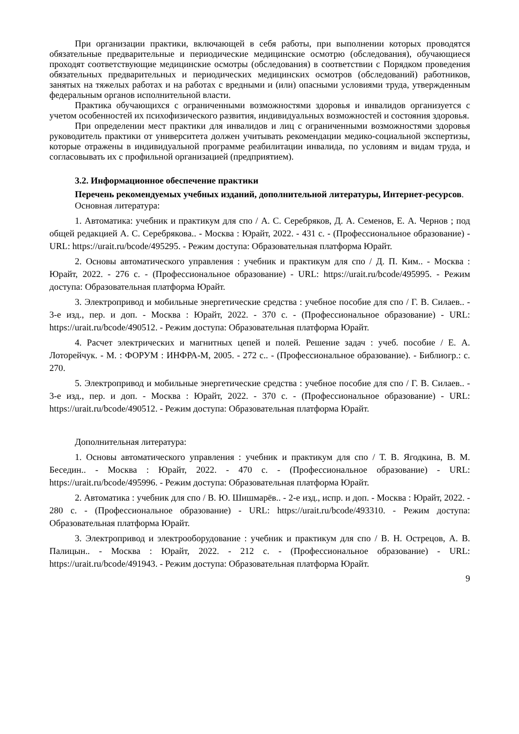При организации практики, включающей в себя работы, при выполнении которых проводятся обязательные предварительные и периодические медицинские осмотрю (обследования), обучающиеся проходят соответствующие медицинские осмотры (обследования) в соответствии с Порядком проведения обязательных предварительных и периодических медицинских осмотров (обследований) работников, занятых на тяжелых работах и на работах с вредными и (или) опасными условиями труда, утвержденным федеральным органов исполнительной власти.
Практика обучающихся с ограниченными возможностями здоровья и инвалидов организуется с учетом особенностей их психофизического развития, индивидуальных возможностей и состояния здоровья.
При определении мест практики для инвалидов и лиц с ограниченными возможностями здоровья руководитель практики от университета должен учитывать рекомендации медико-социальной экспертизы, которые отражены в индивидуальной программе реабилитации инвалида, по условиям и видам труда, и согласовывать их с профильной организацией (предприятием).
3.2. Информационное обеспечение практики
Перечень рекомендуемых учебных изданий, дополнительной литературы, Интернет-ресурсов.
Основная литература:
1. Автоматика: учебник и практикум для спо / А. С. Серебряков, Д. А. Семенов, Е. А. Чернов ; под общей редакцией А. С. Серебрякова.. - Москва : Юрайт, 2022. - 431 с. - (Профессиональное образование) - URL: https://urait.ru/bcode/495295. - Режим доступа: Образовательная платформа Юрайт.
2. Основы автоматического управления : учебник и практикум для спо / Д. П. Ким.. - Москва : Юрайт, 2022. - 276 с. - (Профессиональное образование) - URL: https://urait.ru/bcode/495995. - Режим доступа: Образовательная платформа Юрайт.
3. Электропривод и мобильные энергетические средства : учебное пособие для спо / Г. В. Силаев.. - 3-е изд., пер. и доп. - Москва : Юрайт, 2022. - 370 с. - (Профессиональное образование) - URL: https://urait.ru/bcode/490512. - Режим доступа: Образовательная платформа Юрайт.
4. Расчет электрических и магнитных цепей и полей. Решение задач : учеб. пособие / Е. А. Лоторейчук. - М. : ФОРУМ : ИНФРА-М, 2005. - 272 с.. - (Профессиональное образование). - Библиогр.: с. 270.
5. Электропривод и мобильные энергетические средства : учебное пособие для спо / Г. В. Силаев.. - 3-е изд., пер. и доп. - Москва : Юрайт, 2022. - 370 с. - (Профессиональное образование) - URL: https://urait.ru/bcode/490512. - Режим доступа: Образовательная платформа Юрайт.
Дополнительная литература:
1. Основы автоматического управления : учебник и практикум для спо / Т. В. Ягодкина, В. М. Беседин.. - Москва : Юрайт, 2022. - 470 с. - (Профессиональное образование) - URL: https://urait.ru/bcode/495996. - Режим доступа: Образовательная платформа Юрайт.
2. Автоматика : учебник для спо / В. Ю. Шишмарёв.. - 2-е изд., испр. и доп. - Москва : Юрайт, 2022. - 280 с. - (Профессиональное образование) - URL: https://urait.ru/bcode/493310. - Режим доступа: Образовательная платформа Юрайт.
3. Электропривод и электрооборудование : учебник и практикум для спо / В. Н. Острецов, А. В. Палицын.. - Москва : Юрайт, 2022. - 212 с. - (Профессиональное образование) - URL: https://urait.ru/bcode/491943. - Режим доступа: Образовательная платформа Юрайт.
9